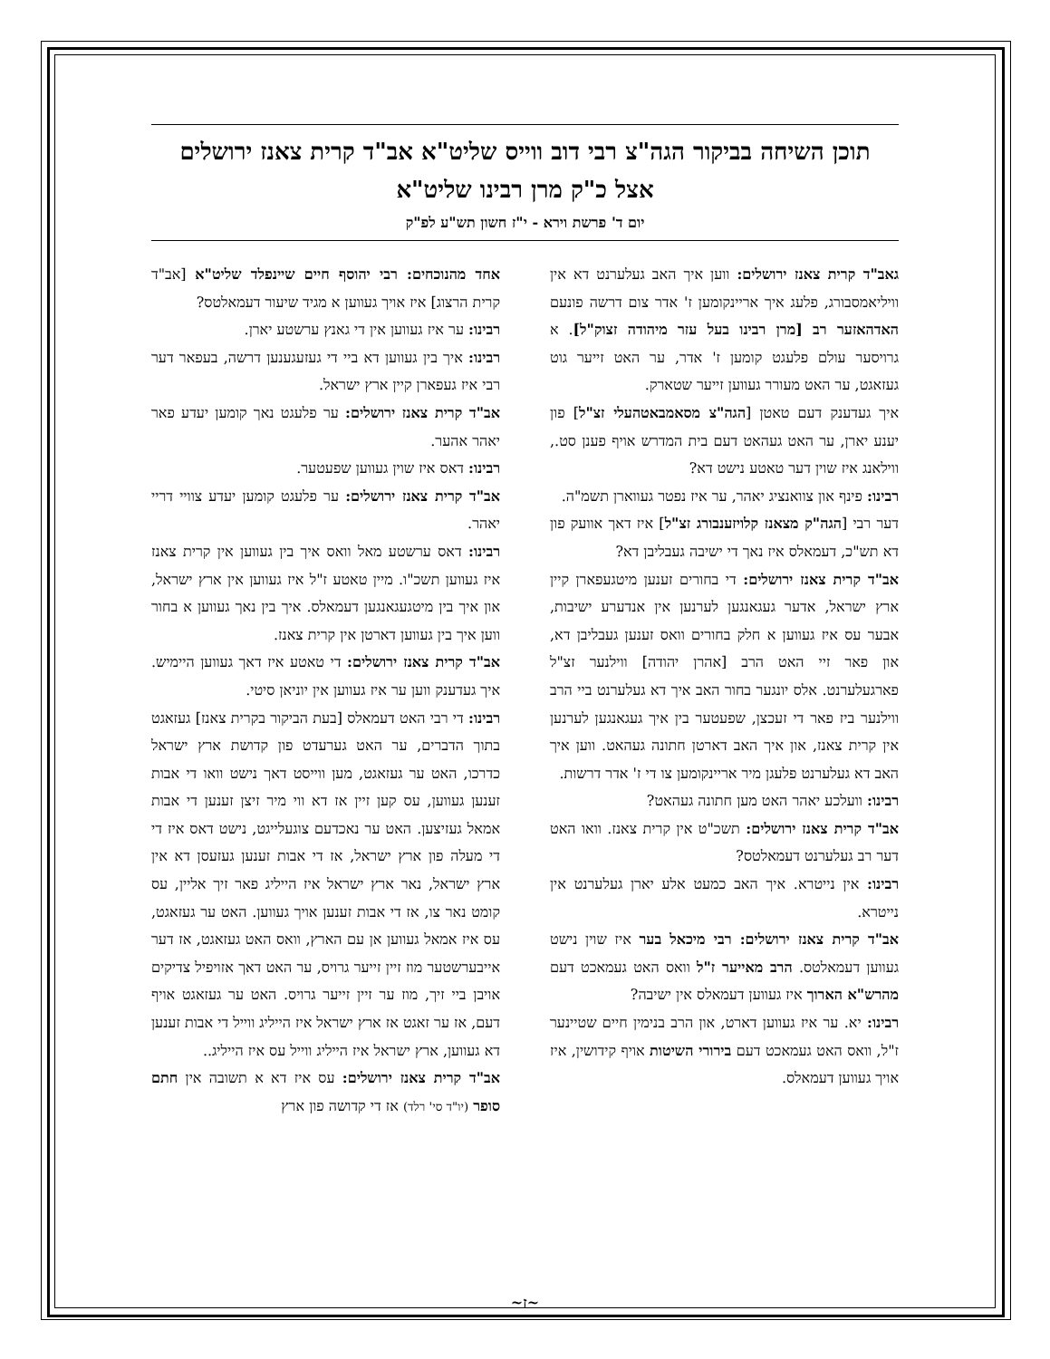תוכן השיחה בביקור הגה"צ רבי דוב ווייס שליט"א אב"ד קרית צאנז ירושלים
אצל כ"ק מרן רבינו שליט"א
יום ד' פרשת וירא - י"ז חשון תש"ע לפ"ק
גאב"ד קרית צאנז ירושלים: ווען איך האב געלערנט דא אין וויליאמסבורג, פלעג איך אריינקומען ז' אדר צום דרשה פונעם האדהאזער רב [מרן רבינו בעל עזר מיהודה זצוק"ל]. א גרויסער עולם פלעגט קומען ז' אדר, ער האט זייער גוט געזאגט, ער האט מעורר געווען זייער שטארק.
איך געדענק דעם טאטן [הגה"צ מסאמבאטהעלי זצ"ל] פון יענע יארן, ער האט געהאט דעם בית המדרש אויף פענן סט., ווילאנג איז שוין דער טאטע נישט דא?
רבינו: פינף און צוואנציג יאהר, ער איז נפטר געווארן תשמ"ה.
דער רבי [הגה"ק מצאנז קלויזענבורג זצ"ל] איז דאך אוועק פון דא תש"כ, דעמאלס איז נאך די ישיבה געבליבן דא?
אב"ד קרית צאנז ירושלים: די בחורים זענען מיטגעפארן קיין ארץ ישראל, אדער געגאנגען לערנען אין אנדערע ישיבות, אבער עס איז געווען א חלק בחורים וואס זענען געבליבן דא, און פאר זיי האט הרב [אהרן יהודה] ווילנער זצ"ל פארגעלערנט. אלס יונגער בחור האב איך דא געלערנט ביי הרב ווילנער ביז פאר די זעכצן, שפעטער בין איך געגאנגען לערנען אין קרית צאנז, און איך האב דארטן חתונה געהאט. ווען איך האב דא געלערנט פלעגן מיר אריינקומען צו די ז' אדר דרשות.
רבינו: וועלכע יאהר האט מען חתונה געהאט?
אב"ד קרית צאנז ירושלים: תשכ"ט אין קרית צאנז. וואו האט דער רב געלערנט דעמאלטס?
רבינו: אין נייטרא. איך האב כמעט אלע יארן געלערנט אין נייטרא.
אב"ד קרית צאנז ירושלים: רבי מיכאל בער איז שוין נישט געווען דעמאלטס. הרב מאייער ז"ל וואס האט געמאכט דעם מהרש"א הארוך איז געווען דעמאלס אין ישיבה?
רבינו: יא. ער איז געווען דארט, און הרב בנימין חיים שטיינער ז"ל, וואס האט געמאכט דעם בירורי השיטות אויף קידושין, איז אויך געווען דעמאלס.
אחד מהנוכחים: רבי יהוסף חיים שיינפלד שליט"א [אב"ד קרית הרצוג] איז אויך געווען א מגיד שיעור דעמאלטס?
רבינו: ער איז געווען אין די גאנץ ערשטע יארן.
רבינו: איך בין געווען דא ביי די געזעגענען דרשה, בעפאר דער רבי איז געפארן קיין ארץ ישראל.
אב"ד קרית צאנז ירושלים: ער פלעגט נאך קומען יעדע פאר יאהר אהער.
רבינו: דאס איז שוין געווען שפעטער.
אב"ד קרית צאנז ירושלים: ער פלעגט קומען יעדע צוויי דריי יאהר.
רבינו: דאס ערשטע מאל וואס איך בין געווען אין קרית צאנז איז געווען תשכ"ו. מיין טאטע ז"ל איז געווען אין ארץ ישראל, און איך בין מיטגעגאנגען דעמאלס. איך בין נאך געווען א בחור ווען איך בין געווען דארטן אין קרית צאנז.
אב"ד קרית צאנז ירושלים: די טאטע איז דאך געווען היימיש. איך געדענק ווען ער איז געווען אין יוניאן סיטי.
רבינו: די רבי האט דעמאלס [בעת הביקור בקרית צאנז] געזאגט בתוך הדברים, ער האט גערעדט פון קדושת ארץ ישראל כדרכו, האט ער געזאגט, מען ווייסט דאך נישט וואו די אבות זענען געווען, עס קען זיין אז דא ווי מיר זיצן זענען די אבות אמאל געזיצען. האט ער נאכדעם צוגעלייגט, נישט דאס איז די די מעלה פון ארץ ישראל, אז די אבות זענען געזעסן דא אין ארץ ישראל, נאר ארץ ישראל איז הייליג פאר זיך אליין, עס קומט נאר צו, אז די אבות זענען אויך געווען. האט ער געזאגט, עס איז אמאל געווען אן עם הארץ, וואס האט געזאגט, אז דער אייבערשטער מוז זיין זייער גרויס, ער האט דאך אזויפיל צדיקים אויבן ביי זיך, מוז ער זיין זייער גרויס. האט ער געזאגט אויף דעם, אז ער זאגט אז ארץ ישראל איז הייליג ווייל די אבות זענען דא געווען, ארץ ישראל איז הייליג ווייל עס איז הייליג..
אב"ד קרית צאנז ירושלים: עס איז דא א תשובה אין חתם סופר (יו"ד סי' רלד) אז די קדושה פון ארץ
~ז~